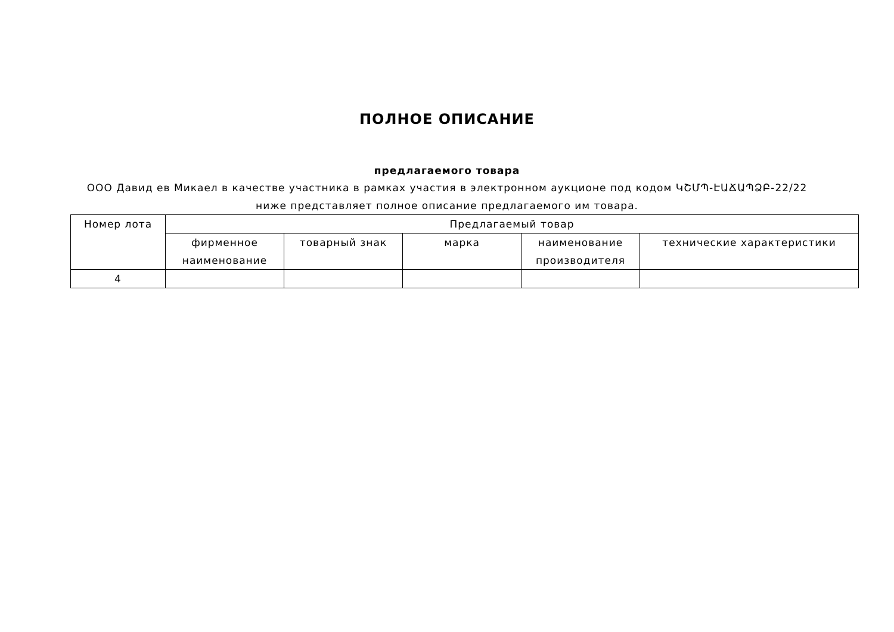ПОЛНОЕ ОПИСАНИЕ
предлагаемого товара
ООО Давид ев Микаел в качестве участника в рамках участия в электронном аукционе под кодом ԿՇՄՊ-ԷԱՃԱՊՁԲ-22/22 ниже представляет полное описание предлагаемого им товара.
| Номер лота | Предлагаемый товар | | | | |
| --- | --- | --- | --- | --- | --- |
| | фирменное наименование | товарный знак | марка | наименование производителя | технические характеристики |
| 4 | | | | | |